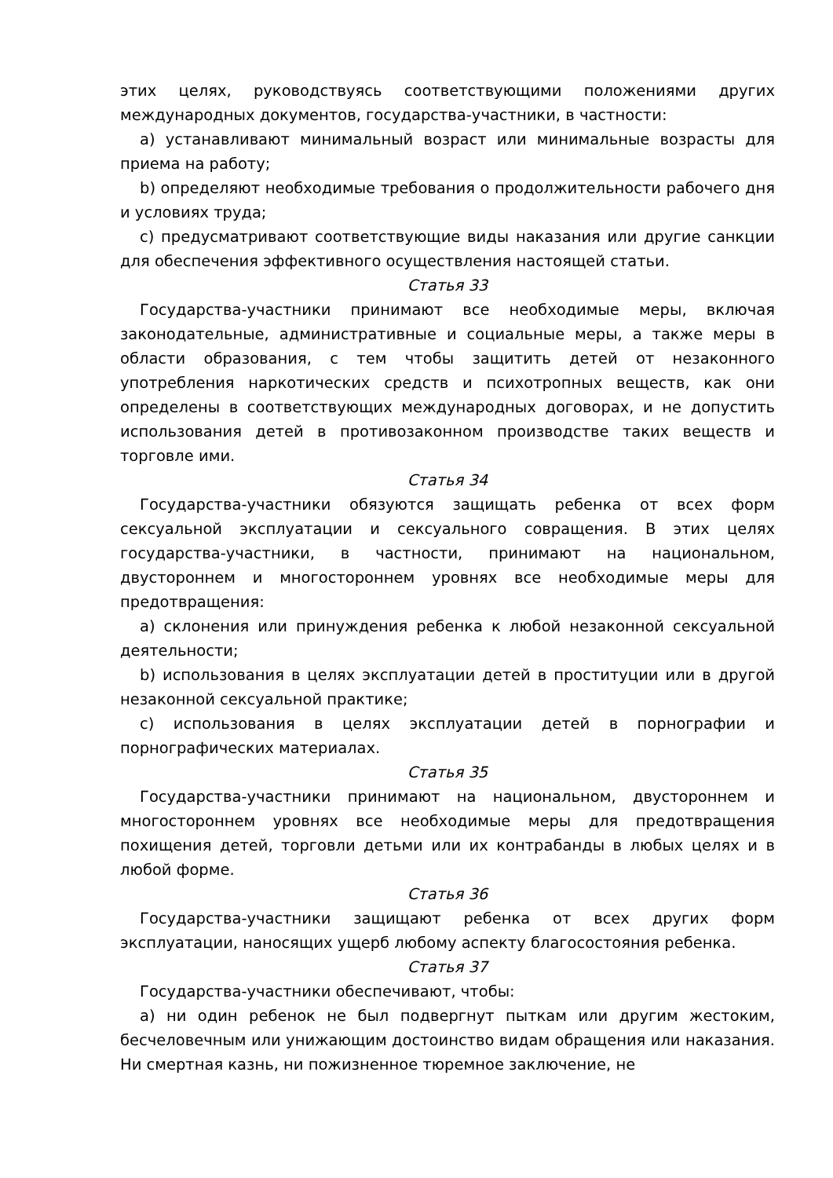этих целях, руководствуясь соответствующими положениями других международных документов, государства-участники, в частности:
a) устанавливают минимальный возраст или минимальные возрасты для приема на работу;
b) определяют необходимые требования о продолжительности рабочего дня и условиях труда;
c) предусматривают соответствующие виды наказания или другие санкции для обеспечения эффективного осуществления настоящей статьи.
Статья 33
Государства-участники принимают все необходимые меры, включая законодательные, административные и социальные меры, а также меры в области образования, с тем чтобы защитить детей от незаконного употребления наркотических средств и психотропных веществ, как они определены в соответствующих международных договорах, и не допустить использования детей в противозаконном производстве таких веществ и торговле ими.
Статья 34
Государства-участники обязуются защищать ребенка от всех форм сексуальной эксплуатации и сексуального совращения. В этих целях государства-участники, в частности, принимают на национальном, двустороннем и многостороннем уровнях все необходимые меры для предотвращения:
a) склонения или принуждения ребенка к любой незаконной сексуальной деятельности;
b) использования в целях эксплуатации детей в проституции или в другой незаконной сексуальной практике;
c) использования в целях эксплуатации детей в порнографии и порнографических материалах.
Статья 35
Государства-участники принимают на национальном, двустороннем и многостороннем уровнях все необходимые меры для предотвращения похищения детей, торговли детьми или их контрабанды в любых целях и в любой форме.
Статья 36
Государства-участники защищают ребенка от всех других форм эксплуатации, наносящих ущерб любому аспекту благосостояния ребенка.
Статья 37
Государства-участники обеспечивают, чтобы:
a) ни один ребенок не был подвергнут пыткам или другим жестоким, бесчеловечным или унижающим достоинство видам обращения или наказания. Ни смертная казнь, ни пожизненное тюремное заключение, не